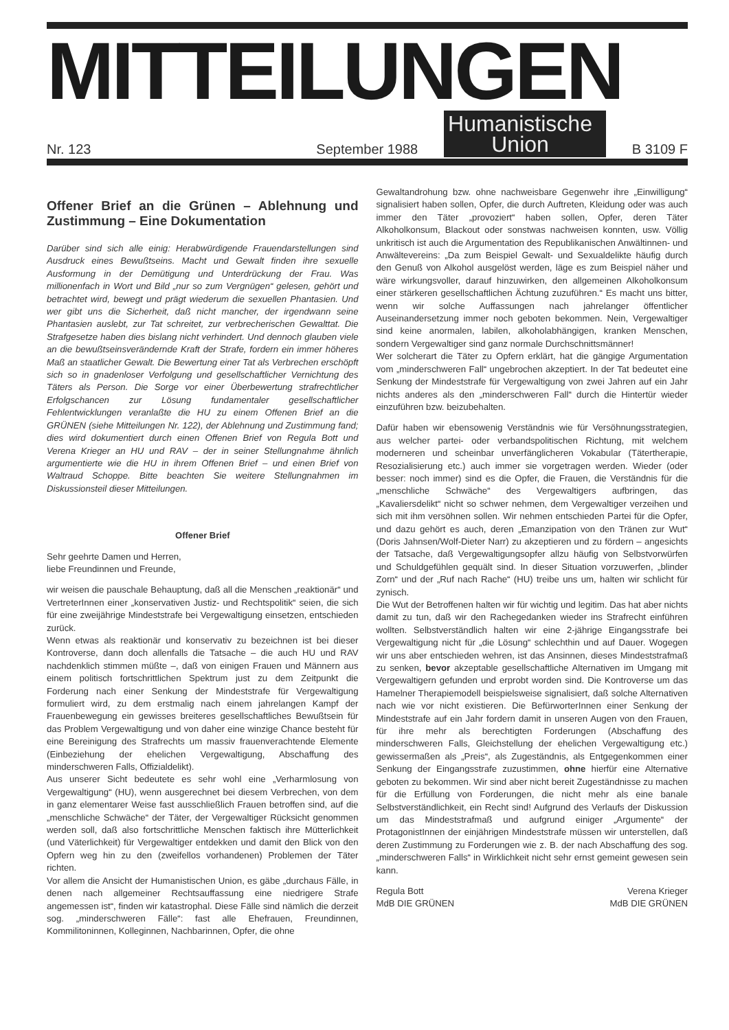MITTEILUNGEN
Nr. 123 September 1988
Humanistische
Union
B 3109 F
Offener Brief an die Grünen – Ablehnung und Zustimmung – Eine Dokumentation
Darüber sind sich alle einig: Herabwürdigende Frauendarstellungen sind Ausdruck eines Bewußtseins. Macht und Gewalt finden ihre sexuelle Ausformung in der Demütigung und Unterdrückung der Frau. Was millionenfach in Wort und Bild „nur so zum Vergnügen“ gelesen, gehört und betrachtet wird, bewegt und prägt wiederum die sexuellen Phantasien. Und wer gibt uns die Sicherheit, daß nicht mancher, der irgendwann seine Phantasien auslebt, zur Tat schreitet, zur verbrecherischen Gewalttat. Die Strafgesetze haben dies bislang nicht verhindert. Und dennoch glauben viele an die bewußtseinsverändernde Kraft der Strafe, fordern ein immer höheres Maß an staatlicher Gewalt. Die Bewertung einer Tat als Verbrechen erschöpft sich so in gnadenloser Verfolgung und gesellschaftlicher Vernichtung des Täters als Person. Die Sorge vor einer Überbewertung strafrechtlicher Erfolgschancen zur Lösung fundamentaler gesellschaftlicher Fehlentwicklungen veranlaßte die HU zu einem Offenen Brief an die GRÜNEN (siehe Mitteilungen Nr. 122), der Ablehnung und Zustimmung fand; dies wird dokumentiert durch einen Offenen Brief von Regula Bott und Verena Krieger an HU und RAV – der in seiner Stellungnahme ähnlich argumentierte wie die HU in ihrem Offenen Brief – und einen Brief von Waltraud Schoppe. Bitte beachten Sie weitere Stellungnahmen im Diskussionsteil dieser Mitteilungen.
Offener Brief
Sehr geehrte Damen und Herren,
liebe Freundinnen und Freunde,
wir weisen die pauschale Behauptung, daß all die Menschen „reaktionär“ und VertreterInnen einer „konservativen Justiz- und Rechtspolitik“ seien, die sich für eine zweijährige Mindeststrafe bei Vergewaltigung einsetzen, entschieden zurück.
Wenn etwas als reaktionär und konservativ zu bezeichnen ist bei dieser Kontroverse, dann doch allenfalls die Tatsache – die auch HU und RAV nachdenklich stimmen müßte –, daß von einigen Frauen und Männern aus einem politisch fortschrittlichen Spektrum just zu dem Zeitpunkt die Forderung nach einer Senkung der Mindeststrafe für Vergewaltigung formuliert wird, zu dem erstmalig nach einem jahrelangen Kampf der Frauenbewegung ein gewisses breiteres gesellschaftliches Bewußtsein für das Problem Vergewaltigung und von daher eine winzige Chance besteht für eine Bereinigung des Strafrechts um massiv frauenverachtende Elemente (Einbeziehung der ehelichen Vergewaltigung, Abschaffung des minderschweren Falls, Offizialdelikt).
Aus unserer Sicht bedeutete es sehr wohl eine „Verharmlosung von Vergewaltigung“ (HU), wenn ausgerechnet bei diesem Verbrechen, von dem in ganz elementarer Weise fast ausschließlich Frauen betroffen sind, auf die „menschliche Schwäche“ der Täter, der Vergewaltiger Rücksicht genommen werden soll, daß also fortschrittliche Menschen faktisch ihre Mütterlichkeit (und Väterlichkeit) für Vergewaltiger entdekken und damit den Blick von den Opfern weg hin zu den (zweifellos vorhandenen) Problemen der Täter richten.
Vor allem die Ansicht der Humanistischen Union, es gäbe „durchaus Fälle, in denen nach allgemeiner Rechtsauffassung eine niedrigere Strafe angemessen ist“, finden wir katastrophal. Diese Fälle sind nämlich die derzeit sog. „minderschweren Fälle“: fast alle Ehefrauen, Freundinnen, Kommilitoninnen, Kolleginnen, Nachbarinnen, Opfer, die ohne
Gewaltandrohung bzw. ohne nachweisbare Gegenwehr ihre „Einwilligung“ signalisiert haben sollen, Opfer, die durch Auftreten, Kleidung oder was auch immer den Täter „provoziert“ haben sollen, Opfer, deren Täter Alkoholkonsum, Blackout oder sonstwas nachweisen konnten, usw. Völlig unkritisch ist auch die Argumentation des Republikanischen Anwältinnen- und Anwältevereins: „Da zum Beispiel Gewalt- und Sexualdelikte häufig durch den Genuß von Alkohol ausgelöst werden, läge es zum Beispiel näher und wäre wirkungsvoller, darauf hinzuwirken, den allgemeinen Alkoholkonsum einer stärkeren gesellschaftlichen Ächtung zuzuführen.“ Es macht uns bitter, wenn wir solche Auffassungen nach jahrelanger öffentlicher Auseinandersetzung immer noch geboten bekommen. Nein, Vergewaltiger sind keine anormalen, labilen, alkoholabhängigen, kranken Menschen, sondern Vergewaltiger sind ganz normale Durchschnittsmänner!
Wer solcherart die Täter zu Opfern erklärt, hat die gängige Argumentation vom „minderschweren Fall“ ungebrochen akzeptiert. In der Tat bedeutet eine Senkung der Mindeststrafe für Vergewaltigung von zwei Jahren auf ein Jahr nichts anderes als den „minderschweren Fall“ durch die Hintertür wieder einzuführen bzw. beizubehalten.
Dafür haben wir ebensowenig Verständnis wie für Versöhnungsstrategien, aus welcher partei- oder verbandspolitischen Richtung, mit welchem moderneren und scheinbar unverfänglicheren Vokabular (Tätertherapie, Resozialisierung etc.) auch immer sie vorgetragen werden. Wieder (oder besser: noch immer) sind es die Opfer, die Frauen, die Verständnis für die „menschliche Schwäche“ des Vergewaltigers aufbringen, das „Kavaliersdelikt“ nicht so schwer nehmen, dem Vergewaltiger verzeihen und sich mit ihm versöhnen sollen. Wir nehmen entschieden Partei für die Opfer, und dazu gehört es auch, deren „Emanzipation von den Tränen zur Wut“ (Doris Jahnsen/Wolf-Dieter Narr) zu akzeptieren und zu fördern – angesichts der Tatsache, daß Vergewaltigungsopfer allzu häufig von Selbstvorwürfen und Schuldgefühlen gequält sind. In dieser Situation vorzuwerfen, „blinder Zorn“ und der „Ruf nach Rache“ (HU) treibe uns um, halten wir schlicht für zynisch.
Die Wut der Betroffenen halten wir für wichtig und legitim. Das hat aber nichts damit zu tun, daß wir den Rachegedanken wieder ins Strafrecht einführen wollten. Selbstverständlich halten wir eine 2-jährige Eingangsstrafe bei Vergewaltigung nicht für „die Lösung“ schlechthin und auf Dauer. Wogegen wir uns aber entschieden wehren, ist das Ansinnen, dieses Mindeststrafmaß zu senken, bevor akzeptable gesellschaftliche Alternativen im Umgang mit Vergewaltigern gefunden und erprobt worden sind. Die Kontroverse um das Hamelner Therapiemodell beispielsweise signalisiert, daß solche Alternativen nach wie vor nicht existieren. Die BefürworterInnen einer Senkung der Mindeststrafe auf ein Jahr fordern damit in unseren Augen von den Frauen, für ihre mehr als berechtigten Forderungen (Abschaffung des minderschweren Falls, Gleichstellung der ehelichen Vergewaltigung etc.) gewissermaßen als „Preis“, als Zugeständnis, als Entgegenkommen einer Senkung der Eingangsstrafe zuzustimmen, ohne hierfür eine Alternative geboten zu bekommen. Wir sind aber nicht bereit Zugeständnisse zu machen für die Erfüllung von Forderungen, die nicht mehr als eine banale Selbstverständlichkeit, ein Recht sind! Aufgrund des Verlaufs der Diskussion um das Mindeststrafmaß und aufgrund einiger „Argumente“ der ProtagonistInnen der einjährigen Mindeststrafe müssen wir unterstellen, daß deren Zustimmung zu Forderungen wie z. B. der nach Abschaffung des sog. „minderschweren Falls“ in Wirklichkeit nicht sehr ernst gemeint gewesen sein kann.
Regula Bott
MdB DIE GRÜNEN Verena Krieger
MdB DIE GRÜNEN